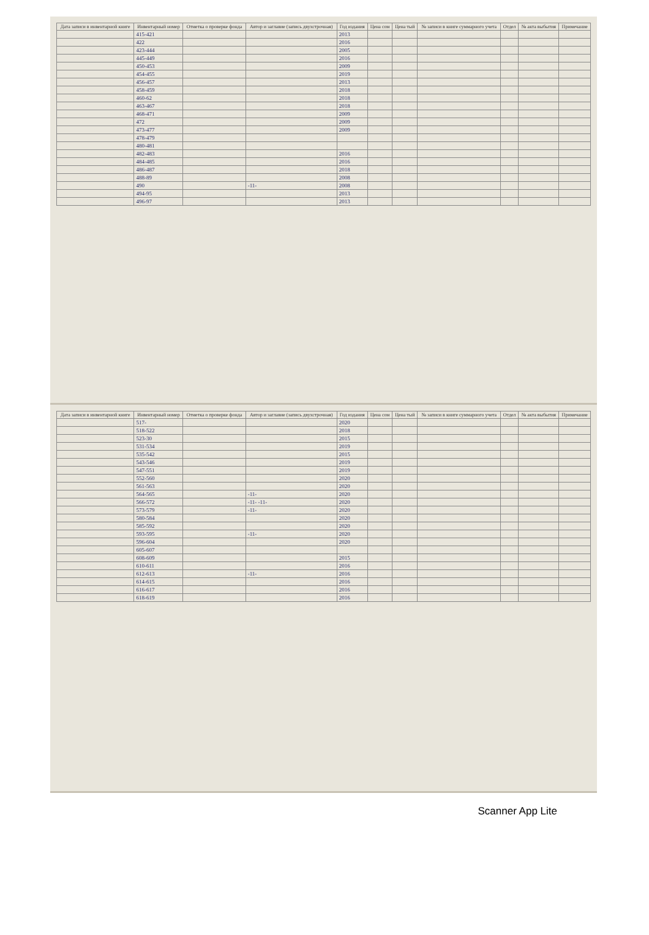| Дата записи в инвентарной книге | Инвентарный номер | Отметка о проверке фонда | Автор и заглавие (запись двухстрочная) | Год издания | Цена сом | Цена тый | № записи в книге суммарного учета | Отдел | № акта выбытия | Примечание |
| --- | --- | --- | --- | --- | --- | --- | --- | --- | --- | --- |
| | 415-421 | | | 2013 | | | | | | |
| | 422 | | | 2016 | | | | | | |
| | 423-444 | | | 2005 | | | | | | |
| | 445-449 | | | 2016 | | | | | | |
| | 450-453 | | | 2009 | | | | | | |
| | 454-455 | | | 2019 | | | | | | |
| | 456-457 | | | 2013 | | | | | | |
| | 458-459 | | | 2018 | | | | | | |
| | 460-62 | | | 2018 | | | | | | |
| | 463-467 | | | 2018 | | | | | | |
| | 468-471 | | | 2009 | | | | | | |
| | 472 | | | 2009 | | | | | | |
| | 473-477 | | | 2009 | | | | | | |
| | 478-479 | | | | | | | | | |
| | 480-481 | | | | | | | | | |
| | 482-483 | | | 2016 | | | | | | |
| | 484-485 | | | 2016 | | | | | | |
| | 486-487 | | | 2018 | | | | | | |
| | 488-89 | | | 2008 | | | | | | |
| | 490 | | -11- | 2008 | | | | | | |
| | 494-95 | | | 2013 | | | | | | |
| | 496-97 | | | 2013 | | | | | | |
| Дата записи в инвентарной книге | Инвентарный номер | Отметка о проверке фонда | Автор и заглавие (запись двухстрочная) | Год издания | Цена сом | Цена тый | № записи в книге суммарного учета | Отдел | № акта выбытия | Примечание |
| --- | --- | --- | --- | --- | --- | --- | --- | --- | --- | --- |
| | 517- | | | 2020 | | | | | | |
| | 518-522 | | | 2018 | | | | | | |
| | 523-30 | | | 2015 | | | | | | |
| | 531-534 | | | 2019 | | | | | | |
| | 535-542 | | | 2015 | | | | | | |
| | 543-546 | | | 2019 | | | | | | |
| | 547-551 | | | 2019 | | | | | | |
| | 552-560 | | | 2020 | | | | | | |
| | 561-563 | | | 2020 | | | | | | |
| | 564-565 | | -11- | 2020 | | | | | | |
| | 566-572 | | -11- -11- | 2020 | | | | | | |
| | 573-579 | | -11- | 2020 | | | | | | |
| | 580-584 | | | 2020 | | | | | | |
| | 585-592 | | | 2020 | | | | | | |
| | 593-595 | | -11- | 2020 | | | | | | |
| | 596-604 | | | 2020 | | | | | | |
| | 605-607 | | | | | | | | | |
| | 608-609 | | | 2015 | | | | | | |
| | 610-611 | | | 2016 | | | | | | |
| | 612-613 | | -11- | 2016 | | | | | | |
| | 614-615 | | | 2016 | | | | | | |
| | 616-617 | | | 2016 | | | | | | |
| | 618-619 | | | 2016 | | | | | | |
Scanner App Lite